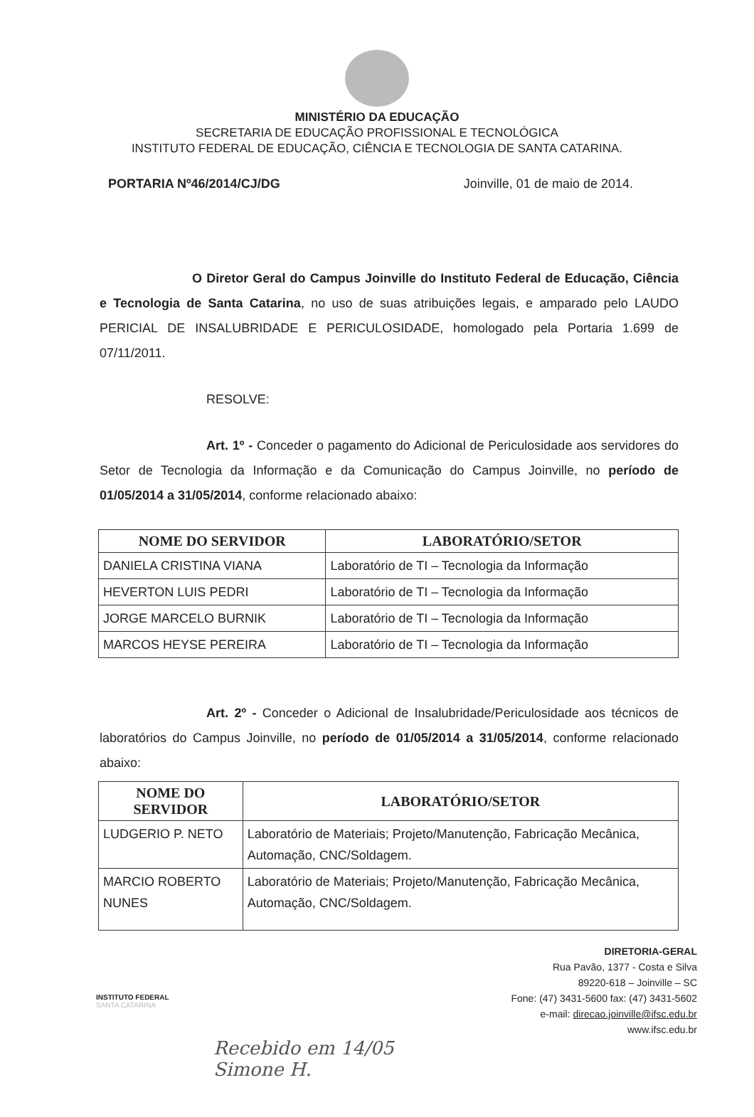MINISTÉRIO DA EDUCAÇÃO
SECRETARIA DE EDUCAÇÃO PROFISSIONAL E TECNOLÓGICA
INSTITUTO FEDERAL DE EDUCAÇÃO, CIÊNCIA E TECNOLOGIA DE SANTA CATARINA.
PORTARIA Nº46/2014/CJ/DG Joinville, 01 de maio de 2014.
O Diretor Geral do Campus Joinville do Instituto Federal de Educação, Ciência e Tecnologia de Santa Catarina, no uso de suas atribuições legais, e amparado pelo LAUDO PERICIAL DE INSALUBRIDADE E PERICULOSIDADE, homologado pela Portaria 1.699 de 07/11/2011.
RESOLVE:
Art. 1º - Conceder o pagamento do Adicional de Periculosidade aos servidores do Setor de Tecnologia da Informação e da Comunicação do Campus Joinville, no período de 01/05/2014 a 31/05/2014, conforme relacionado abaixo:
| NOME DO SERVIDOR | LABORATÓRIO/SETOR |
| --- | --- |
| DANIELA CRISTINA VIANA | Laboratório de TI – Tecnologia da Informação |
| HEVERTON LUIS PEDRI | Laboratório de TI – Tecnologia da Informação |
| JORGE MARCELO BURNIK | Laboratório de TI – Tecnologia da Informação |
| MARCOS HEYSE PEREIRA | Laboratório de TI – Tecnologia da Informação |
Art. 2º - Conceder o Adicional de Insalubridade/Periculosidade aos técnicos de laboratórios do Campus Joinville, no período de 01/05/2014 a 31/05/2014, conforme relacionado abaixo:
| NOME DO SERVIDOR | LABORATÓRIO/SETOR |
| --- | --- |
| LUDGERIO P. NETO | Laboratório de Materiais; Projeto/Manutenção, Fabricação Mecânica, Automação, CNC/Soldagem. |
| MARCIO ROBERTO NUNES | Laboratório de Materiais; Projeto/Manutenção, Fabricação Mecânica, Automação, CNC/Soldagem. |
INSTITUTO FEDERAL
SANTA CATARINA
DIRETORIA-GERAL
Rua Pavão, 1377 - Costa e Silva
89220-618 – Joinville – SC
Fone: (47) 3431-5600 fax: (47) 3431-5602
e-mail: direcao.joinville@ifsc.edu.br
www.ifsc.edu.br
Recebido em 14/05
Simone H.